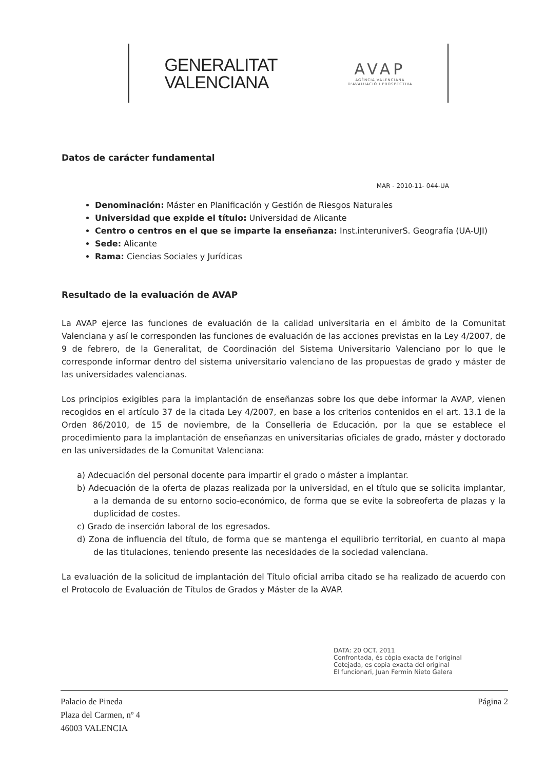GENERALITAT
VALENCIANA
AVAP
AGÈNCIA VALENCIANA
D'AVALUACIÓ I PROSPECTIVA
Datos de carácter fundamental
MAR - 2010-11- 044-UA
Denominación: Máster en Planificación y Gestión de Riesgos Naturales
Universidad que expide el título: Universidad de Alicante
Centro o centros en el que se imparte la enseñanza: Inst.interuniverS. Geografía (UA-UJI)
Sede: Alicante
Rama: Ciencias Sociales y Jurídicas
Resultado de la evaluación de AVAP
La AVAP ejerce las funciones de evaluación de la calidad universitaria en el ámbito de la Comunitat Valenciana y así le corresponden las funciones de evaluación de las acciones previstas en la Ley 4/2007, de 9 de febrero, de la Generalitat, de Coordinación del Sistema Universitario Valenciano por lo que le corresponde informar dentro del sistema universitario valenciano de las propuestas de grado y máster de las universidades valencianas.
Los principios exigibles para la implantación de enseñanzas sobre los que debe informar la AVAP, vienen recogidos en el artículo 37 de la citada Ley 4/2007, en base a los criterios contenidos en el art. 13.1 de la Orden 86/2010, de 15 de noviembre, de la Conselleria de Educación, por la que se establece el procedimiento para la implantación de enseñanzas en universitarias oficiales de grado, máster y doctorado en las universidades de la Comunitat Valenciana:
a) Adecuación del personal docente para impartir el grado o máster a implantar.
b) Adecuación de la oferta de plazas realizada por la universidad, en el título que se solicita implantar, a la demanda de su entorno socio-económico, de forma que se evite la sobreoferta de plazas y la duplicidad de costes.
c) Grado de inserción laboral de los egresados.
d) Zona de influencia del título, de forma que se mantenga el equilibrio territorial, en cuanto al mapa de las titulaciones, teniendo presente las necesidades de la sociedad valenciana.
La evaluación de la solicitud de implantación del Título oficial arriba citado se ha realizado de acuerdo con el Protocolo de Evaluación de Títulos de Grados y Máster de la AVAP.
DATA: 20 OCT. 2011
Confrontada, és còpia exacta de l'original
Cotejada, es copia exacta del original
El funcionari, Juan Fermín Nieto Galera
Palacio de Pineda
Plaza del Carmen, nº 4
46003 VALENCIA
Página 2